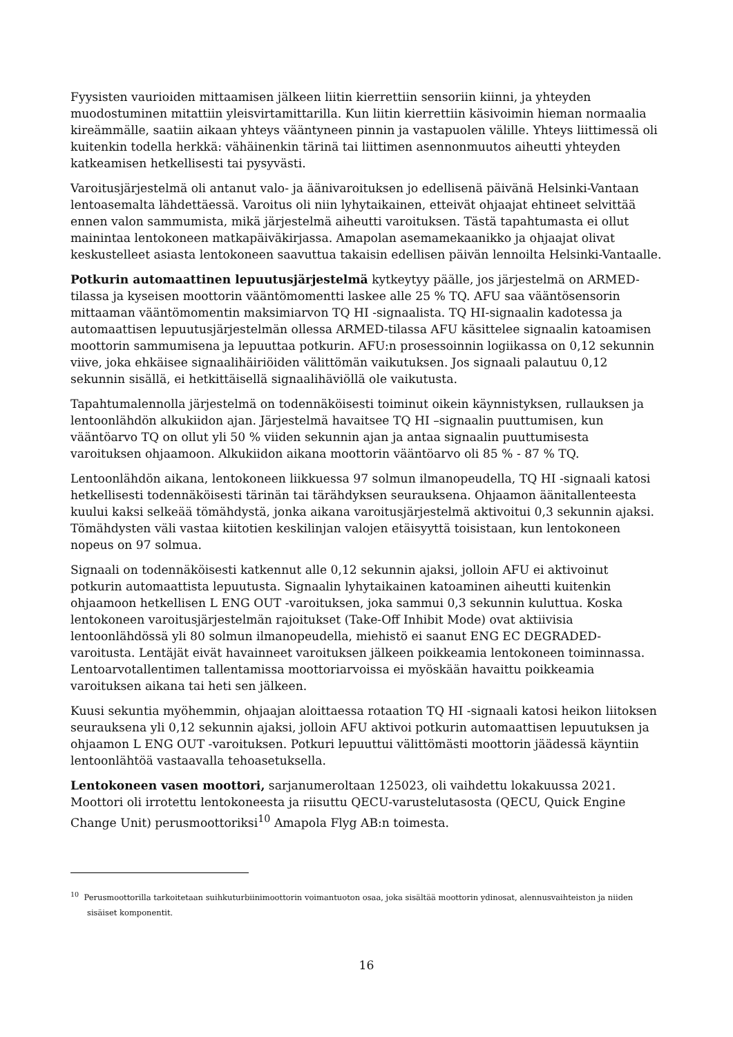Fyysisten vaurioiden mittaamisen jälkeen liitin kierrettiin sensoriin kiinni, ja yhteyden muodostuminen mitattiin yleisvirtamittarilla. Kun liitin kierrettiin käsivoimin hieman normaalia kireämmälle, saatiin aikaan yhteys vääntyneen pinnin ja vastapuolen välille. Yhteys liittimessä oli kuitenkin todella herkkä: vähäinenkin tärinä tai liittimen asennonmuutos aiheutti yhteyden katkeamisen hetkellisesti tai pysyvästi.
Varoitusjärjestelmä oli antanut valo- ja äänivaroituksen jo edellisenä päivänä Helsinki-Vantaan lentoasemalta lähdettäessä. Varoitus oli niin lyhytaikainen, etteivät ohjaajat ehtineet selvittää ennen valon sammumista, mikä järjestelmä aiheutti varoituksen. Tästä tapahtumasta ei ollut mainintaa lentokoneen matkapäiväkirjassa. Amapolan asemamekaanikko ja ohjaajat olivat keskustelleet asiasta lentokoneen saavuttua takaisin edellisen päivän lennoilta Helsinki-Vantaalle.
Potkurin automaattinen lepuutusjärjestelmä kytkeytyy päälle, jos järjestelmä on ARMED-tilassa ja kyseisen moottorin vääntömomentti laskee alle 25 % TQ. AFU saa vääntösensorin mittaaman vääntömomentin maksimiarvon TQ HI -signaalista. TQ HI-signaalin kadotessa ja automaattisen lepuutusjärjestelmän ollessa ARMED-tilassa AFU käsittelee signaalin katoamisen moottorin sammumisena ja lepuuttaa potkurin. AFU:n prosessoinnin logiikassa on 0,12 sekunnin viive, joka ehkäisee signaalihäiriöiden välittömän vaikutuksen. Jos signaali palautuu 0,12 sekunnin sisällä, ei hetkittäisellä signaalihäviöllä ole vaikutusta.
Tapahtumalennolla järjestelmä on todennäköisesti toiminut oikein käynnistyksen, rullauksen ja lentoonlähdön alkukiidon ajan. Järjestelmä havaitsee TQ HI –signaalin puuttumisen, kun vääntöarvo TQ on ollut yli 50 % viiden sekunnin ajan ja antaa signaalin puuttumisesta varoituksen ohjaamoon. Alkukiidon aikana moottorin vääntöarvo oli 85 % - 87 % TQ.
Lentoonlähdön aikana, lentokoneen liikkuessa 97 solmun ilmanopeudella, TQ HI -signaali katosi hetkellisesti todennäköisesti tärinän tai tärähdyksen seurauksena. Ohjaamon äänitallenteesta kuului kaksi selkeää tömähdystä, jonka aikana varoitusjärjestelmä aktivoitui 0,3 sekunnin ajaksi. Tömähdysten väli vastaa kiitotien keskilinjan valojen etäisyyttä toisistaan, kun lentokoneen nopeus on 97 solmua.
Signaali on todennäköisesti katkennut alle 0,12 sekunnin ajaksi, jolloin AFU ei aktivoinut potkurin automaattista lepuutusta. Signaalin lyhytaikainen katoaminen aiheutti kuitenkin ohjaamoon hetkellisen L ENG OUT -varoituksen, joka sammui 0,3 sekunnin kuluttua. Koska lentokoneen varoitusjärjestelmän rajoitukset (Take-Off Inhibit Mode) ovat aktiivisia lentoonlähdössä yli 80 solmun ilmanopeudella, miehistö ei saanut ENG EC DEGRADED-varoitusta. Lentäjät eivät havainneet varoituksen jälkeen poikkeamia lentokoneen toiminnassa. Lentoarvotallentimen tallentamissa moottoriarvoissa ei myöskään havaittu poikkeamia varoituksen aikana tai heti sen jälkeen.
Kuusi sekuntia myöhemmin, ohjaajan aloittaessa rotaation TQ HI -signaali katosi heikon liitoksen seurauksena yli 0,12 sekunnin ajaksi, jolloin AFU aktivoi potkurin automaattisen lepuutuksen ja ohjaamon L ENG OUT -varoituksen. Potkuri lepuuttui välittömästi moottorin jäädessä käyntiin lentoonlähtöä vastaavalla tehoasetuksella.
Lentokoneen vasen moottori, sarjanumeroltaan 125023, oli vaihdettu lokakuussa 2021. Moottori oli irrotettu lentokoneesta ja riisuttu QECU-varustelutasosta (QECU, Quick Engine Change Unit) perusmoottoriksi<sup>10</sup> Amapola Flyg AB:n toimesta.
<sup>10</sup> Perusmoottorilla tarkoitetaan suihkuturbiinimoottorin voimantuoton osaa, joka sisältää moottorin ydinosat, alennusvaihteiston ja niiden sisäiset komponentit.
16